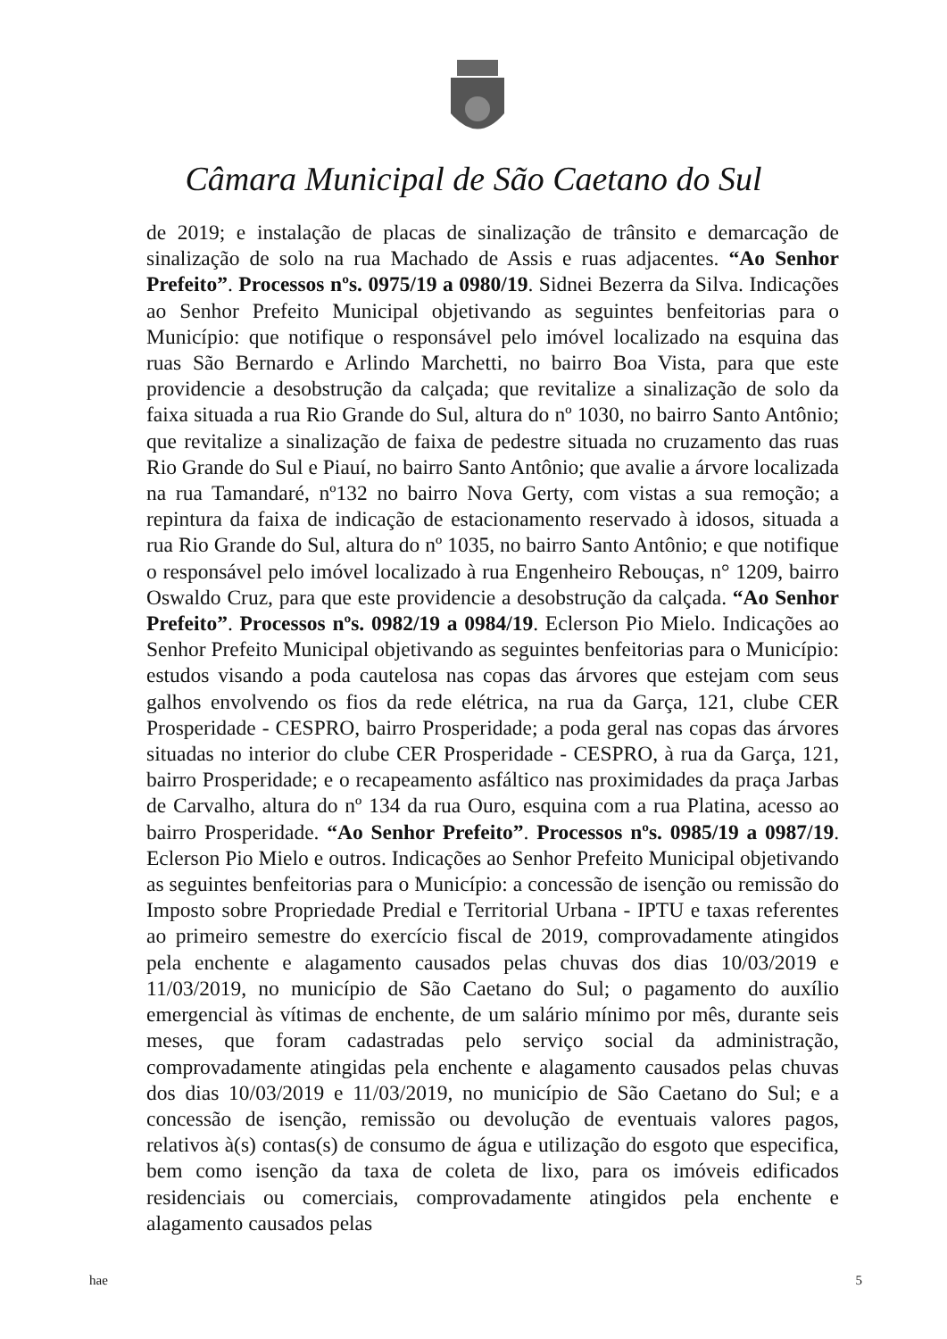Câmara Municipal de São Caetano do Sul
de 2019; e instalação de placas de sinalização de trânsito e demarcação de sinalização de solo na rua Machado de Assis e ruas adjacentes. “Ao Senhor Prefeito”. Processos nºs. 0975/19 a 0980/19. Sidnei Bezerra da Silva. Indicações ao Senhor Prefeito Municipal objetivando as seguintes benfeitorias para o Município: que notifique o responsável pelo imóvel localizado na esquina das ruas São Bernardo e Arlindo Marchetti, no bairro Boa Vista, para que este providencie a desobstrução da calçada; que revitalize a sinalização de solo da faixa situada a rua Rio Grande do Sul, altura do nº 1030, no bairro Santo Antônio; que revitalize a sinalização de faixa de pedestre situada no cruzamento das ruas Rio Grande do Sul e Piauí, no bairro Santo Antônio; que avalie a árvore localizada na rua Tamandaré, nº132 no bairro Nova Gerty, com vistas a sua remoção; a repintura da faixa de indicação de estacionamento reservado à idosos, situada a rua Rio Grande do Sul, altura do nº 1035, no bairro Santo Antônio; e que notifique o responsável pelo imóvel localizado à rua Engenheiro Rebouças, n° 1209, bairro Oswaldo Cruz, para que este providencie a desobstrução da calçada. “Ao Senhor Prefeito”. Processos nºs. 0982/19 a 0984/19. Eclerson Pio Mielo. Indicações ao Senhor Prefeito Municipal objetivando as seguintes benfeitorias para o Município: estudos visando a poda cautelosa nas copas das árvores que estejam com seus galhos envolvendo os fios da rede elétrica, na rua da Garça, 121, clube CER Prosperidade - CESPRO, bairro Prosperidade; a poda geral nas copas das árvores situadas no interior do clube CER Prosperidade - CESPRO, à rua da Garça, 121, bairro Prosperidade; e o recapeamento asfáltico nas proximidades da praça Jarbas de Carvalho, altura do nº 134 da rua Ouro, esquina com a rua Platina, acesso ao bairro Prosperidade. “Ao Senhor Prefeito”. Processos nºs. 0985/19 a 0987/19. Eclerson Pio Mielo e outros. Indicações ao Senhor Prefeito Municipal objetivando as seguintes benfeitorias para o Município: a concessão de isenção ou remissão do Imposto sobre Propriedade Predial e Territorial Urbana - IPTU e taxas referentes ao primeiro semestre do exercício fiscal de 2019, comprovadamente atingidos pela enchente e alagamento causados pelas chuvas dos dias 10/03/2019 e 11/03/2019, no município de São Caetano do Sul; o pagamento do auxílio emergencial às vítimas de enchente, de um salário mínimo por mês, durante seis meses, que foram cadastradas pelo serviço social da administração, comprovadamente atingidas pela enchente e alagamento causados pelas chuvas dos dias 10/03/2019 e 11/03/2019, no município de São Caetano do Sul; e a concessão de isenção, remissão ou devolução de eventuais valores pagos, relativos à(s) contas(s) de consumo de água e utilização do esgoto que especifica, bem como isenção da taxa de coleta de lixo, para os imóveis edificados residenciais ou comerciais, comprovadamente atingidos pela enchente e alagamento causados pelas
hae 5